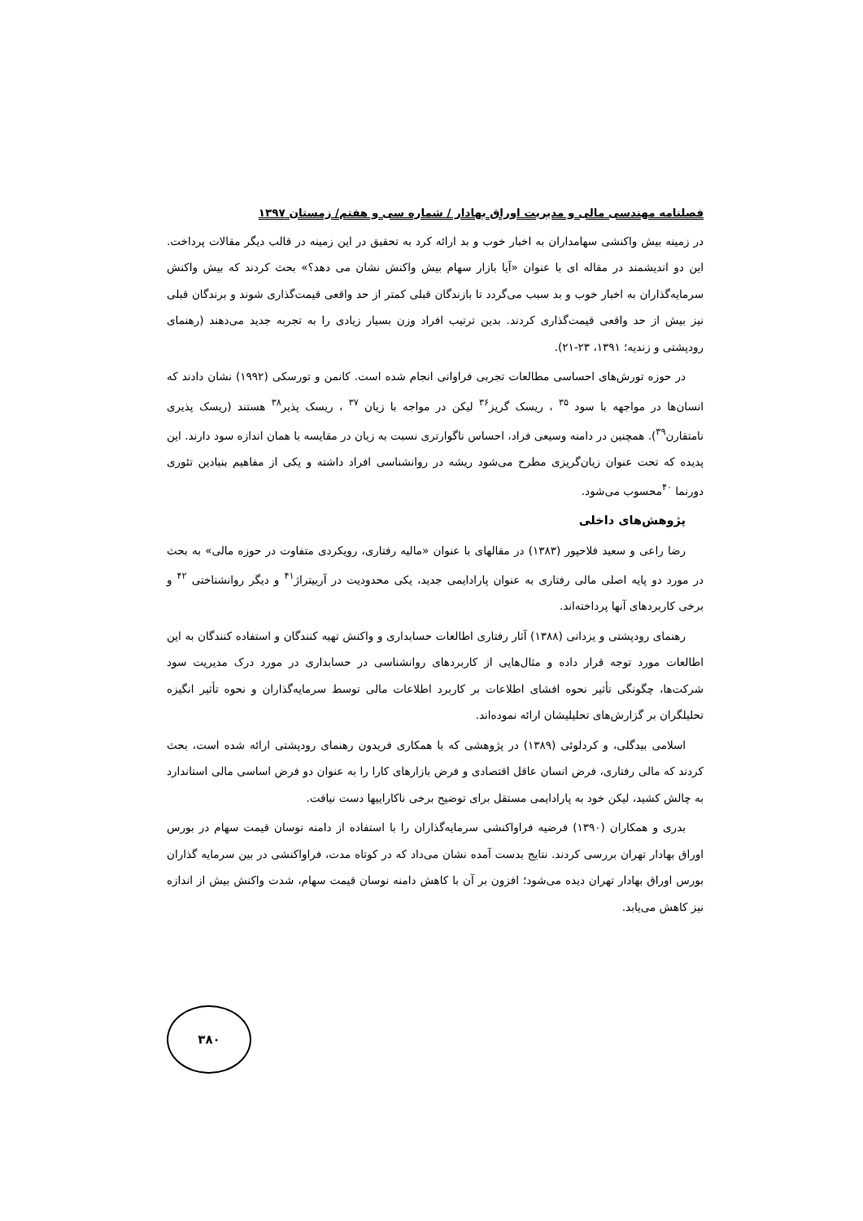فصلنامه مهندسی مالی و مدیریت اوراق بهادار / شماره سی و هفتم/ زمستان ۱۳۹۷
در زمینه بیش واکنشی سهامداران به اخبار خوب و بد ارائه کرد به تحقیق در این زمینه در قالب دیگر مقالات پرداخت. این دو اندیشمند در مقاله ای با عنوان «آیا بازار سهام بیش واکنش نشان می دهد؟» بحث کردند که بیش واکنش سرمایه‌گذاران به اخبار خوب و بد سبب می‌گردد تا بازندگان قبلی کمتر از حد واقعی قیمت‌گذاری شوند و برندگان قبلی نیز بیش از حد واقعی قیمت‌گذاری کردند. بدین ترتیب افراد وزن بسیار زیادی را به تجربه جدید می‌دهند (رهنمای رودپشتی و زندیه؛ ۱۳۹۱، ۲۳-۲۱).
در حوزه تورش‌های احساسی مطالعات تجربی فراوانی انجام شده است. کانمن و تورسکی (۱۹۹۲) نشان دادند که انسان‌ها در مواجهه با سود <sup>۳۵</sup> ، ریسک گریز<sup>۳۶</sup> لیکن در مواجه با زیان <sup>۳۷</sup> ، ریسک پذیر<sup>۳۸</sup> هستند (ریسک پذیری نامتقارن<sup>۳۹</sup>). همچنین در دامنه وسیعی فراد، احساس ناگوارتری نسبت به زیان در مقایسه با همان اندازه سود دارند. این پدیده که تحت عنوان زیان‌گریزی مطرح می‌شود ریشه در روانشناسی افراد داشته و یکی از مفاهیم بنیادین تئوری دورنما <sup>۴۰</sup>محسوب می‌شود.
پژوهش‌های داخلی
رضا راعی و سعید فلاحپور (۱۳۸۳) در مقالهای با عنوان «مالیه رفتاری، رویکردی متفاوت در حوزه مالی» به بحث در مورد دو پایه اصلی مالی رفتاری به عنوان پارادایمی جدید، یکی محدودیت در آربیتراژ<sup>۴۱</sup> و دیگر روانشناختی <sup>۴۲</sup> و برخی کاربردهای آنها پرداخته‌اند.
رهنمای رودپشتی و یزدانی (۱۳۸۸) آثار رفتاری اطالعات حسابداری و واکنش تهیه کنندگان و استفاده کنندگان به این اطالعات مورد توجه قرار داده و مثال‌هایی از کاربردهای روانشناسی در حسابداری در مورد درک مدیریت سود شرکت‌ها، چگونگی تأثیر نحوه افشای اطلاعات بر کاربرد اطلاعات مالی توسط سرمایه‌گذاران و نحوه تأثیر انگیزه تحلیلگران بر گزارش‌های تحلیلیشان ارائه نموده‌اند.
اسلامی بیدگلی، و کردلوئی (۱۳۸۹) در پژوهشی که با همکاری فریدون رهنمای رودپشتی ارائه شده است، بحث کردند که مالی رفتاری، فرض انسان عاقل اقتصادی و فرض بازارهای کارا را به عنوان دو فرض اساسی مالی استاندارد به چالش کشید، لیکن خود به پارادایمی مستقل برای توضیح برخی ناکاراییها دست نیافت.
بدری و همکاران (۱۳۹۰) فرضیه فراواکنشی سرمایه‌گذاران را با استفاده از دامنه نوسان قیمت سهام در بورس اوراق بهادار تهران بررسی کردند. نتایج بدست آمده نشان می‌داد که در کوتاه مدت، فراواکنشی در بین سرمایه گذاران بورس اوراق بهادار تهران دیده می‌شود؛ افزون بر آن با کاهش دامنه نوسان قیمت سهام، شدت واکنش بیش از اندازه نیز کاهش می‌یابد.
۳۸۰